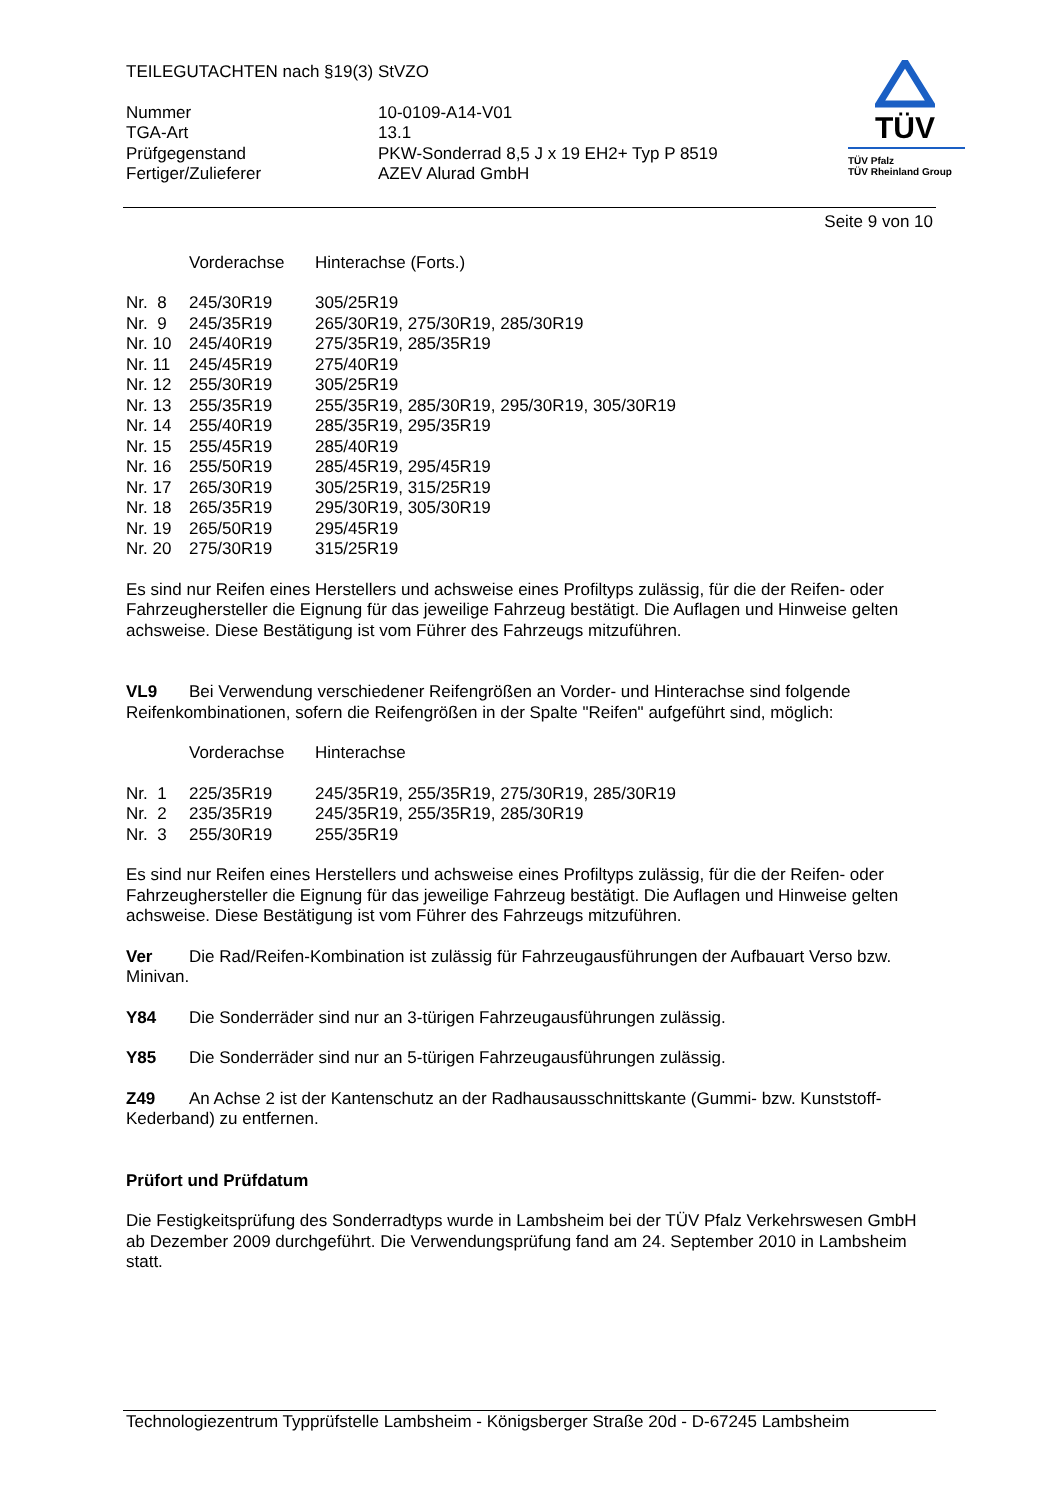TEILEGUTACHTEN nach §19(3) StVZO
| Nummer | 10-0109-A14-V01 |
| TGA-Art | 13.1 |
| Prüfgegenstand | PKW-Sonderrad 8,5 J x 19 EH2+ Typ P 8519 |
| Fertiger/Zulieferer | AZEV Alurad GmbH |
TÜV
TÜV Pfalz
TÜV Rheinland Group
Seite 9 von 10
| | Vorderachse | Hinterachse (Forts.) |
| Nr. 8 | 245/30R19 | 305/25R19 |
| Nr. 9 | 245/35R19 | 265/30R19, 275/30R19, 285/30R19 |
| Nr. 10 | 245/40R19 | 275/35R19, 285/35R19 |
| Nr. 11 | 245/45R19 | 275/40R19 |
| Nr. 12 | 255/30R19 | 305/25R19 |
| Nr. 13 | 255/35R19 | 255/35R19, 285/30R19, 295/30R19, 305/30R19 |
| Nr. 14 | 255/40R19 | 285/35R19, 295/35R19 |
| Nr. 15 | 255/45R19 | 285/40R19 |
| Nr. 16 | 255/50R19 | 285/45R19, 295/45R19 |
| Nr. 17 | 265/30R19 | 305/25R19, 315/25R19 |
| Nr. 18 | 265/35R19 | 295/30R19, 305/30R19 |
| Nr. 19 | 265/50R19 | 295/45R19 |
| Nr. 20 | 275/30R19 | 315/25R19 |
Es sind nur Reifen eines Herstellers und achsweise eines Profiltyps zulässig, für die der Reifen- oder Fahrzeughersteller die Eignung für das jeweilige Fahrzeug bestätigt. Die Auflagen und Hinweise gelten achsweise. Diese Bestätigung ist vom Führer des Fahrzeugs mitzuführen.
VL9 Bei Verwendung verschiedener Reifengrößen an Vorder- und Hinterachse sind folgende Reifenkombinationen, sofern die Reifengrößen in der Spalte "Reifen" aufgeführt sind, möglich:
| | Vorderachse | Hinterachse |
| Nr. 1 | 225/35R19 | 245/35R19, 255/35R19, 275/30R19, 285/30R19 |
| Nr. 2 | 235/35R19 | 245/35R19, 255/35R19, 285/30R19 |
| Nr. 3 | 255/30R19 | 255/35R19 |
Es sind nur Reifen eines Herstellers und achsweise eines Profiltyps zulässig, für die der Reifen- oder Fahrzeughersteller die Eignung für das jeweilige Fahrzeug bestätigt. Die Auflagen und Hinweise gelten achsweise. Diese Bestätigung ist vom Führer des Fahrzeugs mitzuführen.
Ver Die Rad/Reifen-Kombination ist zulässig für Fahrzeugausführungen der Aufbauart Verso bzw. Minivan.
Y84 Die Sonderräder sind nur an 3-türigen Fahrzeugausführungen zulässig.
Y85 Die Sonderräder sind nur an 5-türigen Fahrzeugausführungen zulässig.
Z49 An Achse 2 ist der Kantenschutz an der Radhausausschnittskante (Gummi- bzw. Kunststoff-Kederband) zu entfernen.
Prüfort und Prüfdatum
Die Festigkeitsprüfung des Sonderradtyps wurde in Lambsheim bei der TÜV Pfalz Verkehrswesen GmbH ab Dezember 2009 durchgeführt. Die Verwendungsprüfung fand am 24. September 2010 in Lambsheim statt.
Technologiezentrum Typprüfstelle Lambsheim - Königsberger Straße 20d - D-67245 Lambsheim